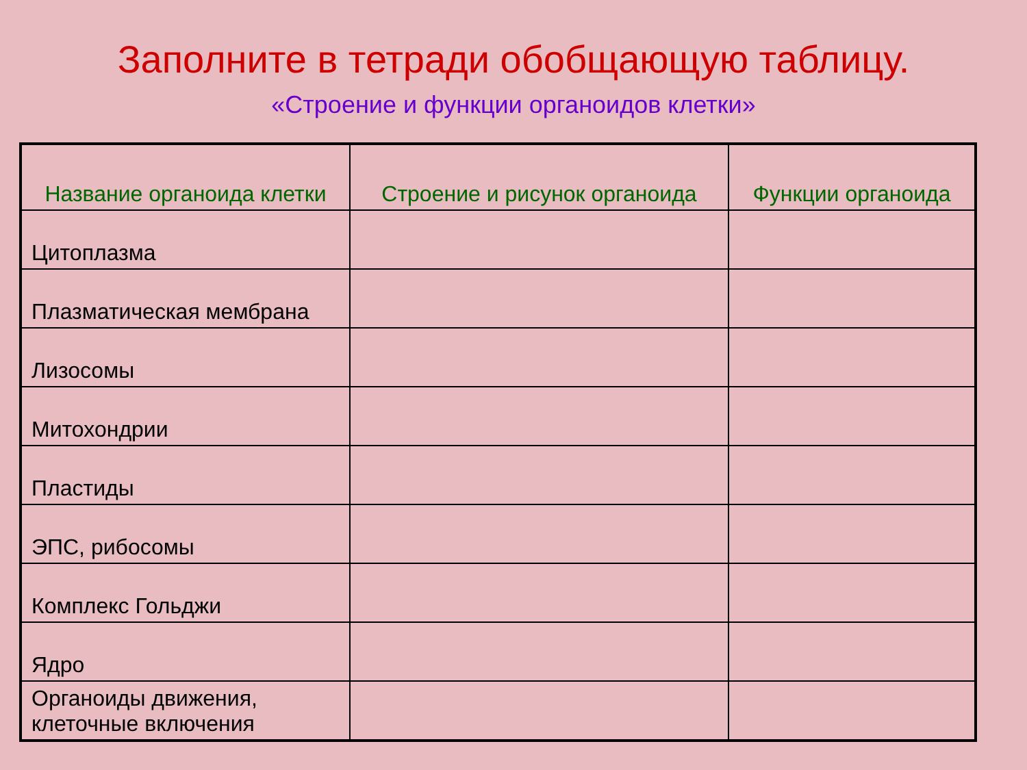Заполните в тетради обобщающую таблицу.
«Строение и функции органоидов клетки»
| Название органоида клетки | Строение и рисунок органоида | Функции органоида |
| --- | --- | --- |
| Цитоплазма | | |
| Плазматическая мембрана | | |
| Лизосомы | | |
| Митохондрии | | |
| Пластиды | | |
| ЭПС, рибосомы | | |
| Комплекс Гольджи | | |
| Ядро | | |
| Органоиды движения, клеточные включения | | |